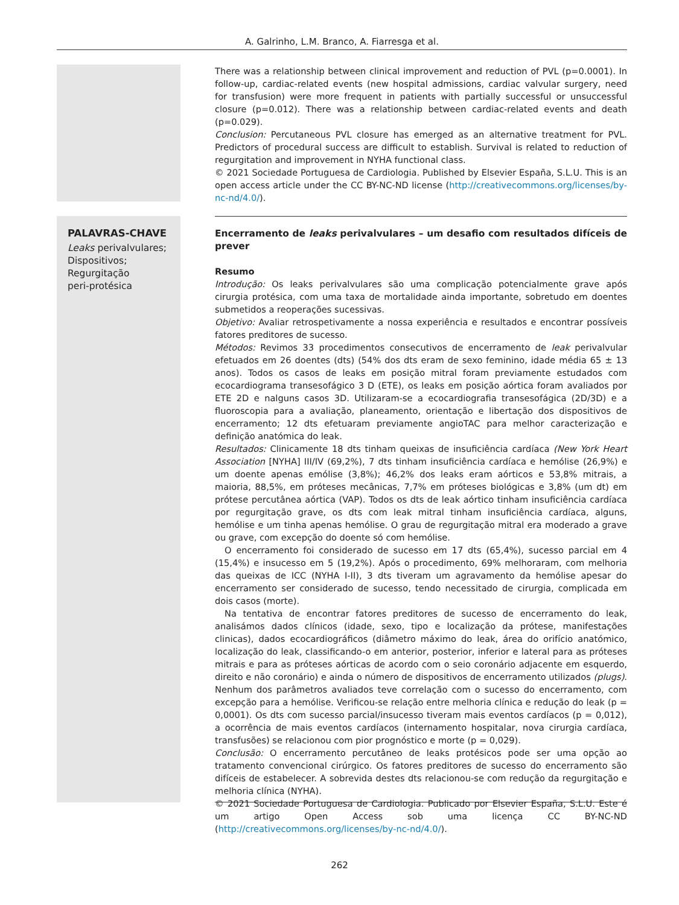A. Galrinho, L.M. Branco, A. Fiarresga et al.
There was a relationship between clinical improvement and reduction of PVL (p=0.0001). In follow-up, cardiac-related events (new hospital admissions, cardiac valvular surgery, need for transfusion) were more frequent in patients with partially successful or unsuccessful closure (p=0.012). There was a relationship between cardiac-related events and death (p=0.029).
Conclusion: Percutaneous PVL closure has emerged as an alternative treatment for PVL. Predictors of procedural success are difficult to establish. Survival is related to reduction of regurgitation and improvement in NYHA functional class.
© 2021 Sociedade Portuguesa de Cardiologia. Published by Elsevier España, S.L.U. This is an open access article under the CC BY-NC-ND license (http://creativecommons.org/licenses/by-nc-nd/4.0/).
PALAVRAS-CHAVE
Leaks perivalvulares;
Dispositivos;
Regurgitação
peri-protésica
Encerramento de leaks perivalvulares – um desafio com resultados difíceis de prever
Resumo
Introdução: Os leaks perivalvulares são uma complicação potencialmente grave após cirurgia protésica, com uma taxa de mortalidade ainda importante, sobretudo em doentes submetidos a reoperações sucessivas.
Objetivo: Avaliar retrospetivamente a nossa experiência e resultados e encontrar possíveis fatores preditores de sucesso.
Métodos: Revimos 33 procedimentos consecutivos de encerramento de leak perivalvular efetuados em 26 doentes (dts) (54% dos dts eram de sexo feminino, idade média 65 ± 13 anos). Todos os casos de leaks em posição mitral foram previamente estudados com ecocardiograma transesofágico 3 D (ETE), os leaks em posição aórtica foram avaliados por ETE 2D e nalguns casos 3D. Utilizaram-se a ecocardiografia transesofágica (2D/3D) e a fluoroscopia para a avaliação, planeamento, orientação e libertação dos dispositivos de encerramento; 12 dts efetuaram previamente angioTAC para melhor caracterização e definição anatómica do leak.
Resultados: Clinicamente 18 dts tinham queixas de insuficiência cardíaca (New York Heart Association [NYHA] III/IV (69,2%), 7 dts tinham insuficiência cardíaca e hemólise (26,9%) e um doente apenas emólise (3,8%); 46,2% dos leaks eram aórticos e 53,8% mitrais, a maioria, 88,5%, em próteses mecânicas, 7,7% em próteses biológicas e 3,8% (um dt) em prótese percutânea aórtica (VAP). Todos os dts de leak aórtico tinham insuficiência cardíaca por regurgitação grave, os dts com leak mitral tinham insuficiência cardíaca, alguns, hemólise e um tinha apenas hemólise. O grau de regurgitação mitral era moderado a grave ou grave, com excepção do doente só com hemólise.
O encerramento foi considerado de sucesso em 17 dts (65,4%), sucesso parcial em 4 (15,4%) e insucesso em 5 (19,2%). Após o procedimento, 69% melhoraram, com melhoria das queixas de ICC (NYHA I-II), 3 dts tiveram um agravamento da hemólise apesar do encerramento ser considerado de sucesso, tendo necessitado de cirurgia, complicada em dois casos (morte).
Na tentativa de encontrar fatores preditores de sucesso de encerramento do leak, analisámos dados clínicos (idade, sexo, tipo e localização da prótese, manifestações clinicas), dados ecocardiográficos (diâmetro máximo do leak, área do orifício anatómico, localização do leak, classificando-o em anterior, posterior, inferior e lateral para as próteses mitrais e para as próteses aórticas de acordo com o seio coronário adjacente em esquerdo, direito e não coronário) e ainda o número de dispositivos de encerramento utilizados (plugs). Nenhum dos parâmetros avaliados teve correlação com o sucesso do encerramento, com excepção para a hemólise. Verificou-se relação entre melhoria clínica e redução do leak (p = 0,0001). Os dts com sucesso parcial/insucesso tiveram mais eventos cardíacos (p = 0,012), a ocorrência de mais eventos cardíacos (internamento hospitalar, nova cirurgia cardíaca, transfusões) se relacionou com pior prognóstico e morte (p = 0,029).
Conclusão: O encerramento percutâneo de leaks protésicos pode ser uma opção ao tratamento convencional cirúrgico. Os fatores preditores de sucesso do encerramento são difíceis de estabelecer. A sobrevida destes dts relacionou-se com redução da regurgitação e melhoria clínica (NYHA).
© 2021 Sociedade Portuguesa de Cardiologia. Publicado por Elsevier España, S.L.U. Este é um artigo Open Access sob uma licença CC BY-NC-ND (http://creativecommons.org/licenses/by-nc-nd/4.0/).
262